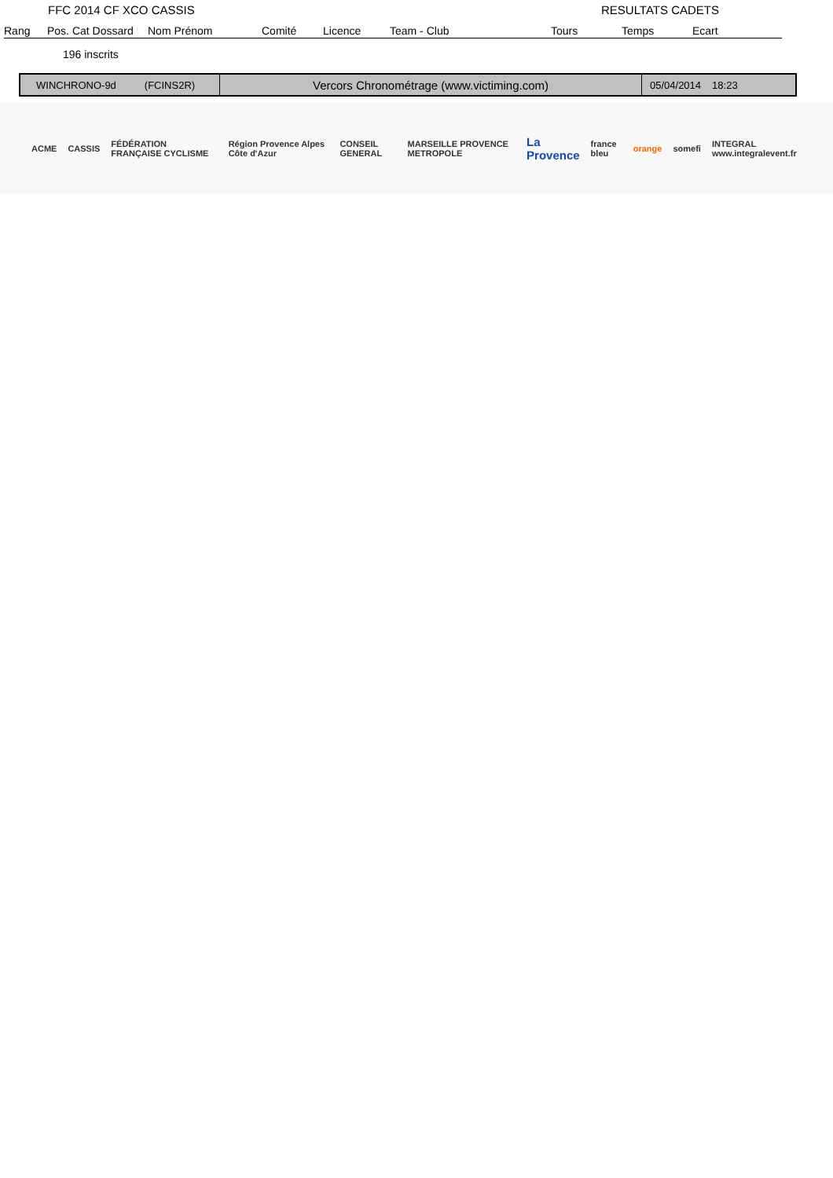FFC 2014 CF XCO CASSIS RESULTATS CADETS
| Rang | Pos. Cat Dossard | Nom Prénom | Comité | Licence | Team - Club | Tours | Temps | Ecart |
| --- | --- | --- | --- | --- | --- | --- | --- | --- |
196 inscrits
WINCHRONO-9d (FCINS2R)
Vercors Chronométrage (www.victiming.com)
05/04/2014 18:23
ACME CASSIS FÉDÉRATION FRANÇAISE CYCLISME Région Provence Alpes Côte d'Azur CONSEIL GENERAL MARSEILLE PROVENCE METROPOLE La Provence france bleu orange somefi INTEGRAL www.integralevent.fr